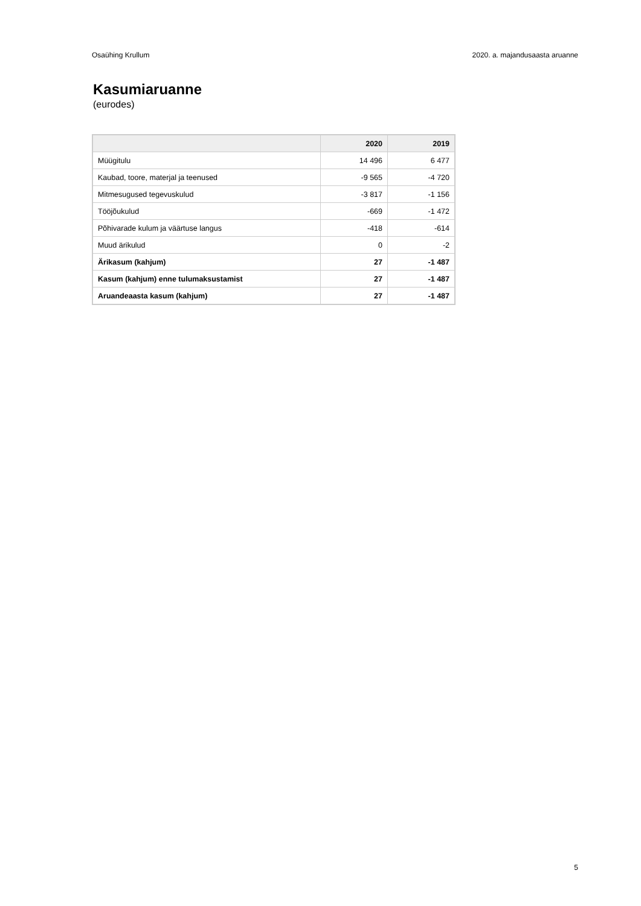Osaühing Krullum 2020. a. majandusaasta aruanne
Kasumiaruanne
(eurodes)
| | 2020 | 2019 |
| --- | --- | --- |
| Müügitulu | 14 496 | 6 477 |
| Kaubad, toore, materjal ja teenused | -9 565 | -4 720 |
| Mitmesugused tegevuskulud | -3 817 | -1 156 |
| Tööjõukulud | -669 | -1 472 |
| Põhivarade kulum ja väärtuse langus | -418 | -614 |
| Muud ärikulud | 0 | -2 |
| Ärikasum (kahjum) | 27 | -1 487 |
| Kasum (kahjum) enne tulumaksustamist | 27 | -1 487 |
| Aruandeaasta kasum (kahjum) | 27 | -1 487 |
5